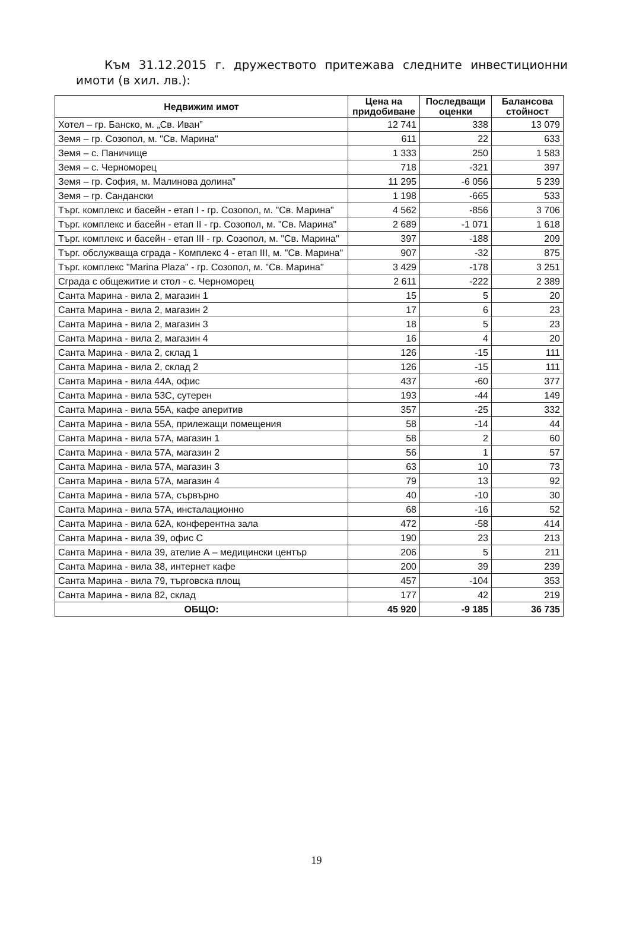Към 31.12.2015 г. дружеството притежава следните инвестиционни имоти (в хил. лв.):
| Недвижим имот | Цена на придобиване | Последващи оценки | Балансова стойност |
| --- | --- | --- | --- |
| Хотел – гр. Банско, м. „Св. Иван” | 12 741 | 338 | 13 079 |
| Земя – гр. Созопол, м. "Св. Марина" | 611 | 22 | 633 |
| Земя – с. Паничище | 1 333 | 250 | 1 583 |
| Земя – с. Черноморец | 718 | -321 | 397 |
| Земя – гр. София, м. Малинова долина” | 11 295 | -6 056 | 5 239 |
| Земя – гр. Сандански | 1 198 | -665 | 533 |
| Търг. комплекс и басейн - етап I - гр. Созопол, м. "Св. Марина" | 4 562 | -856 | 3 706 |
| Търг. комплекс и басейн - етап II - гр. Созопол, м. "Св. Марина" | 2 689 | -1 071 | 1 618 |
| Търг. комплекс и басейн - етап III - гр. Созопол, м. "Св. Марина" | 397 | -188 | 209 |
| Търг. обслужваща сграда - Комплекс 4 - етап III, м. "Св. Марина" | 907 | -32 | 875 |
| Търг. комплекс "Marina Plaza" - гр. Созопол, м. "Св. Марина" | 3 429 | -178 | 3 251 |
| Сграда с общежитие и стол - с. Черноморец | 2 611 | -222 | 2 389 |
| Санта Марина - вила 2, магазин 1 | 15 | 5 | 20 |
| Санта Марина - вила 2, магазин 2 | 17 | 6 | 23 |
| Санта Марина - вила 2, магазин 3 | 18 | 5 | 23 |
| Санта Марина - вила 2, магазин 4 | 16 | 4 | 20 |
| Санта Марина - вила 2, склад 1 | 126 | -15 | 111 |
| Санта Марина - вила 2, склад 2 | 126 | -15 | 111 |
| Санта Марина - вила 44А, офис | 437 | -60 | 377 |
| Санта Марина - вила 53С, сутерен | 193 | -44 | 149 |
| Санта Марина - вила 55А, кафе аперитив | 357 | -25 | 332 |
| Санта Марина - вила 55А, прилежащи помещения | 58 | -14 | 44 |
| Санта Марина - вила 57А, магазин 1 | 58 | 2 | 60 |
| Санта Марина - вила 57А, магазин 2 | 56 | 1 | 57 |
| Санта Марина - вила 57А, магазин 3 | 63 | 10 | 73 |
| Санта Марина - вила 57А, магазин 4 | 79 | 13 | 92 |
| Санта Марина - вила 57А, сървърно | 40 | -10 | 30 |
| Санта Марина - вила 57А, инсталационно | 68 | -16 | 52 |
| Санта Марина - вила 62А, конферентна зала | 472 | -58 | 414 |
| Санта Марина - вила 39, офис С | 190 | 23 | 213 |
| Санта Марина - вила 39, ателие А – медицински център | 206 | 5 | 211 |
| Санта Марина - вила 38, интернет кафе | 200 | 39 | 239 |
| Санта Марина - вила 79, търговска площ | 457 | -104 | 353 |
| Санта Марина - вила 82, склад | 177 | 42 | 219 |
| ОБЩО: | 45 920 | -9 185 | 36 735 |
19